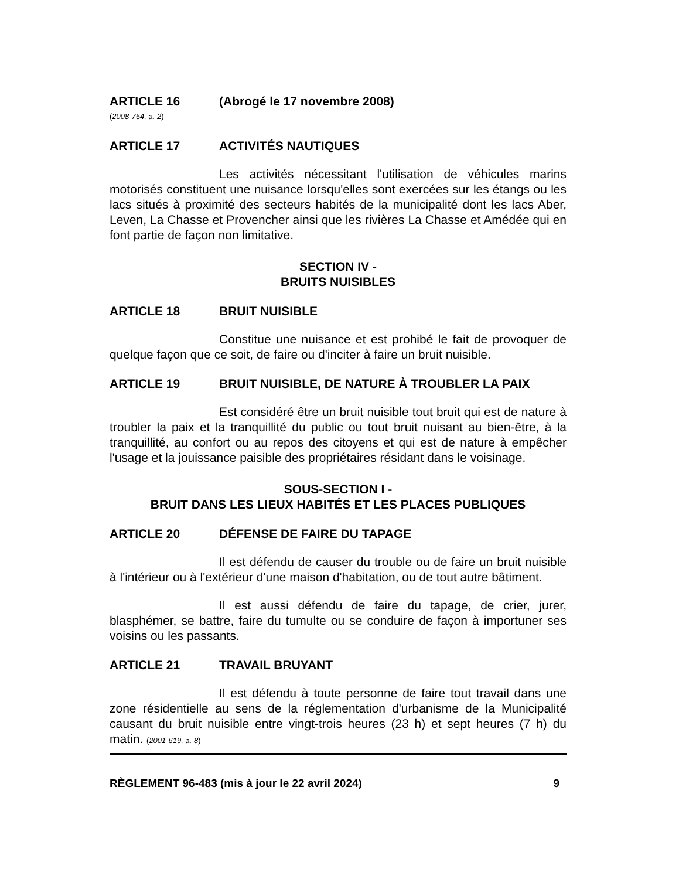ARTICLE 16 (Abrogé le 17 novembre 2008)
(2008-754, a. 2)
ARTICLE 17 ACTIVITÉS NAUTIQUES
Les activités nécessitant l'utilisation de véhicules marins motorisés constituent une nuisance lorsqu'elles sont exercées sur les étangs ou les lacs situés à proximité des secteurs habités de la municipalité dont les lacs Aber, Leven, La Chasse et Provencher ainsi que les rivières La Chasse et Amédée qui en font partie de façon non limitative.
SECTION IV -
BRUITS NUISIBLES
ARTICLE 18 BRUIT NUISIBLE
Constitue une nuisance et est prohibé le fait de provoquer de quelque façon que ce soit, de faire ou d'inciter à faire un bruit nuisible.
ARTICLE 19 BRUIT NUISIBLE, DE NATURE À TROUBLER LA PAIX
Est considéré être un bruit nuisible tout bruit qui est de nature à troubler la paix et la tranquillité du public ou tout bruit nuisant au bien-être, à la tranquillité, au confort ou au repos des citoyens et qui est de nature à empêcher l'usage et la jouissance paisible des propriétaires résidant dans le voisinage.
SOUS-SECTION I -
BRUIT DANS LES LIEUX HABITÉS ET LES PLACES PUBLIQUES
ARTICLE 20 DÉFENSE DE FAIRE DU TAPAGE
Il est défendu de causer du trouble ou de faire un bruit nuisible à l'intérieur ou à l'extérieur d'une maison d'habitation, ou de tout autre bâtiment.
Il est aussi défendu de faire du tapage, de crier, jurer, blasphémer, se battre, faire du tumulte ou se conduire de façon à importuner ses voisins ou les passants.
ARTICLE 21 TRAVAIL BRUYANT
Il est défendu à toute personne de faire tout travail dans une zone résidentielle au sens de la réglementation d'urbanisme de la Municipalité causant du bruit nuisible entre vingt-trois heures (23 h) et sept heures (7 h) du matin. (2001-619, a. 8)
RÈGLEMENT 96-483 (mis à jour le 22 avril 2024) 9